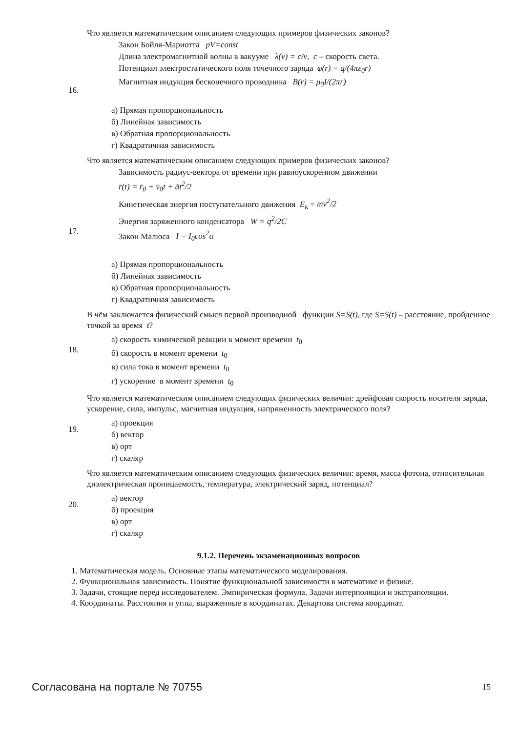| 16. | Что является математическим описанием следующих примеров физических законов? Закон Бойля-Мариотта pV=const Длина электромагнитной волны в вакууме λ(ν) = c/ν , c – скорость света. Потенциал электростатического поля точечного заряда φ(r) = q/(4πε<sub>0</sub>r) Магнитная индукция бесконечного проводника B(r) = μ<sub>0</sub>I/(2πr) а) Прямая пропорциональность б) Линейная зависимость в) Обратная пропорциональность г) Квадратичная зависимость |
| 17. | Что является математическим описанием следующих примеров физических законов? Зависимость радиус-вектора от времени при равноускоренном движении r̄(t) = r̄<sub>0</sub> + v̄<sub>0</sub>t + āt<sup>2</sup>/2 Кинетическая энергия поступательного движения E<sub>к</sub> = mv<sup>2</sup>/2 Энергия заряженного конденсатора W = q<sup>2</sup>/2C Закон Малюса I = I<sub>0</sub>cos<sup>2</sup>α а) Прямая пропорциональность б) Линейная зависимость в) Обратная пропорциональность г) Квадратичная зависимость |
| 18. | В чём заключается физический смысл первой производной функции S=S(t) , где S=S(t) – расстояние, пройденное точкой за время t ? а) скорость химической реакции в момент времени t<sub>0</sub> б) скорость в момент времени t<sub>0</sub> в) сила тока в момент времени t<sub>0</sub> г) ускорение в момент времени t<sub>0</sub> |
| 19. | Что является математическим описанием следующих физических величин: дрейфовая скорость носителя заряда, ускорение, сила, импульс, магнитная индукция, напряженность электрического поля? а) проекция б) вектор в) орт г) скаляр |
| 20. | Что является математическим описанием следующих физических величин: время, масса фотона, относительная диэлектрическая проницаемость, температура, электрический заряд, потенциал? а) вектор б) проекция в) орт г) скаляр |
9.1.2. Перечень экзаменационных вопросов
1. Математическая модель. Основные этапы математического моделирования.
2. Функциональная зависимость. Понятие функциональной зависимости в математике и физике.
3. Задачи, стоящие перед исследователем. Эмпирическая формула. Задачи интерполяции и экстраполяции.
4. Координаты. Расстояния и углы, выраженные в координатах. Декартова система координат.
Согласована на портале № 70755 15